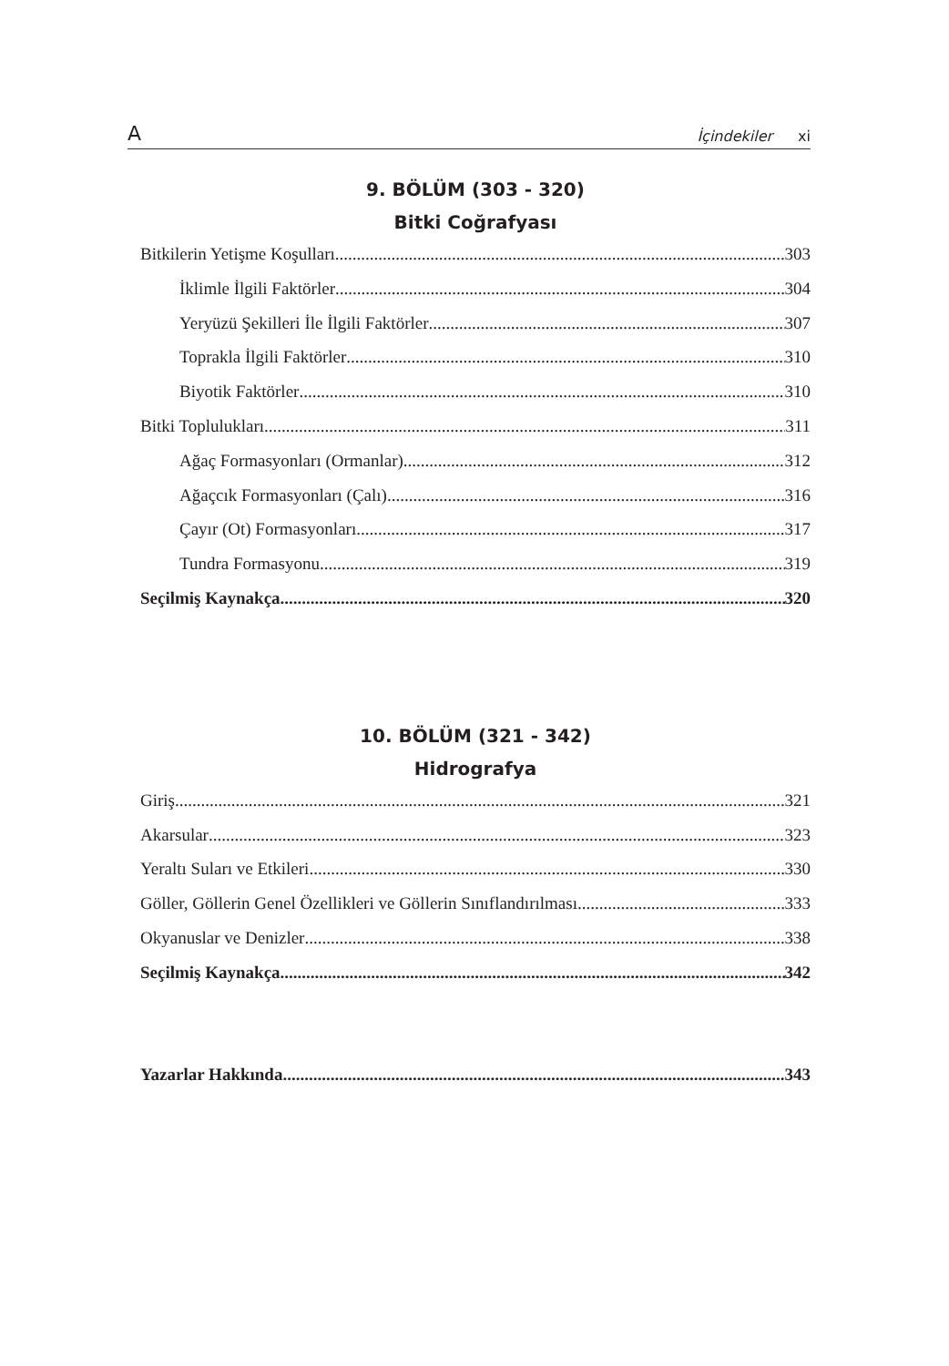A İçindekiler xi
9. BÖLÜM (303 - 320)
Bitki Coğrafyası
Bitkilerin Yetişme Koşulları 303
İklimle İlgili Faktörler 304
Yeryüzü Şekilleri İle İlgili Faktörler 307
Toprakla İlgili Faktörler 310
Biyotik Faktörler 310
Bitki Toplulukları 311
Ağaç Formasyonları (Ormanlar) 312
Ağaçcık Formasyonları (Çalı) 316
Çayır (Ot) Formasyonları 317
Tundra Formasyonu 319
Seçilmiş Kaynakça 320
10. BÖLÜM (321 - 342)
Hidrografya
Giriş 321
Akarsular 323
Yeraltı Suları ve Etkileri 330
Göller, Göllerin Genel Özellikleri ve Göllerin Sınıflandırılması 333
Okyanuslar ve Denizler 338
Seçilmiş Kaynakça 342
Yazarlar Hakkında 343